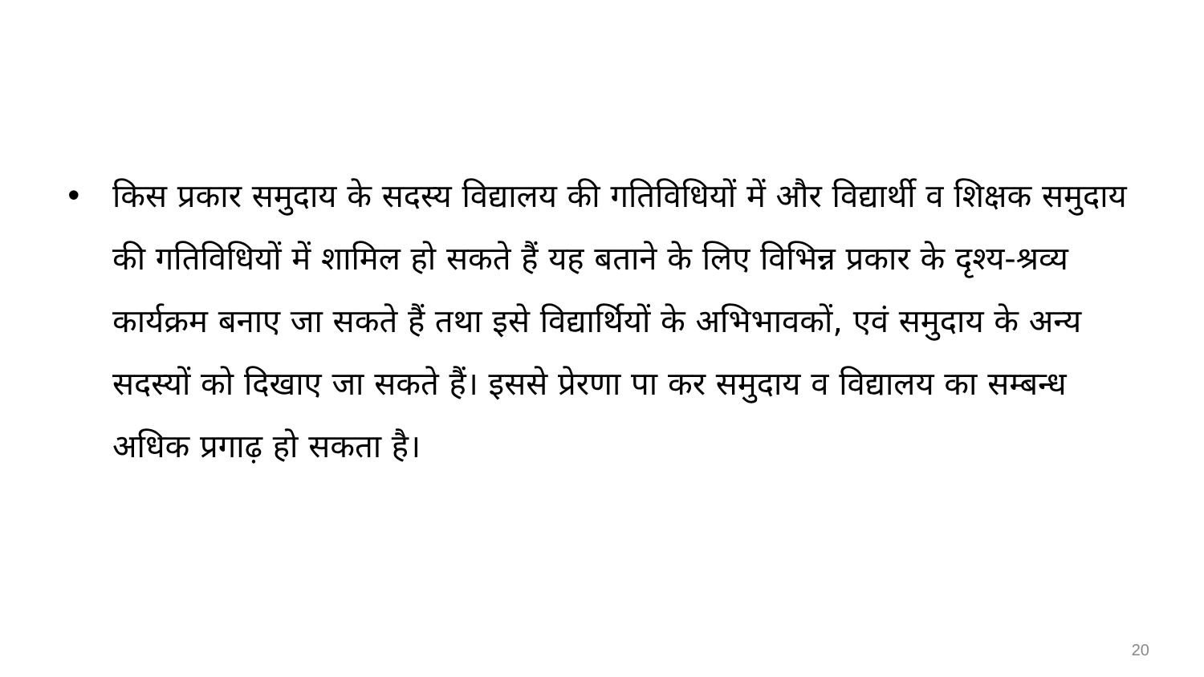• किस प्रकार समुदाय के सदस्य विद्यालय की गतिविधियों में और विद्यार्थी व शिक्षक समुदाय की गतिविधियों में शामिल हो सकते हैं यह बताने के लिए विभिन्न प्रकार के दृश्य-श्रव्य कार्यक्रम बनाए जा सकते हैं तथा इसे विद्यार्थियों के अभिभावकों, एवं समुदाय के अन्य सदस्यों को दिखाए जा सकते हैं। इससे प्रेरणा पा कर समुदाय व विद्यालय का सम्बन्ध अधिक प्रगाढ़ हो सकता है।
20